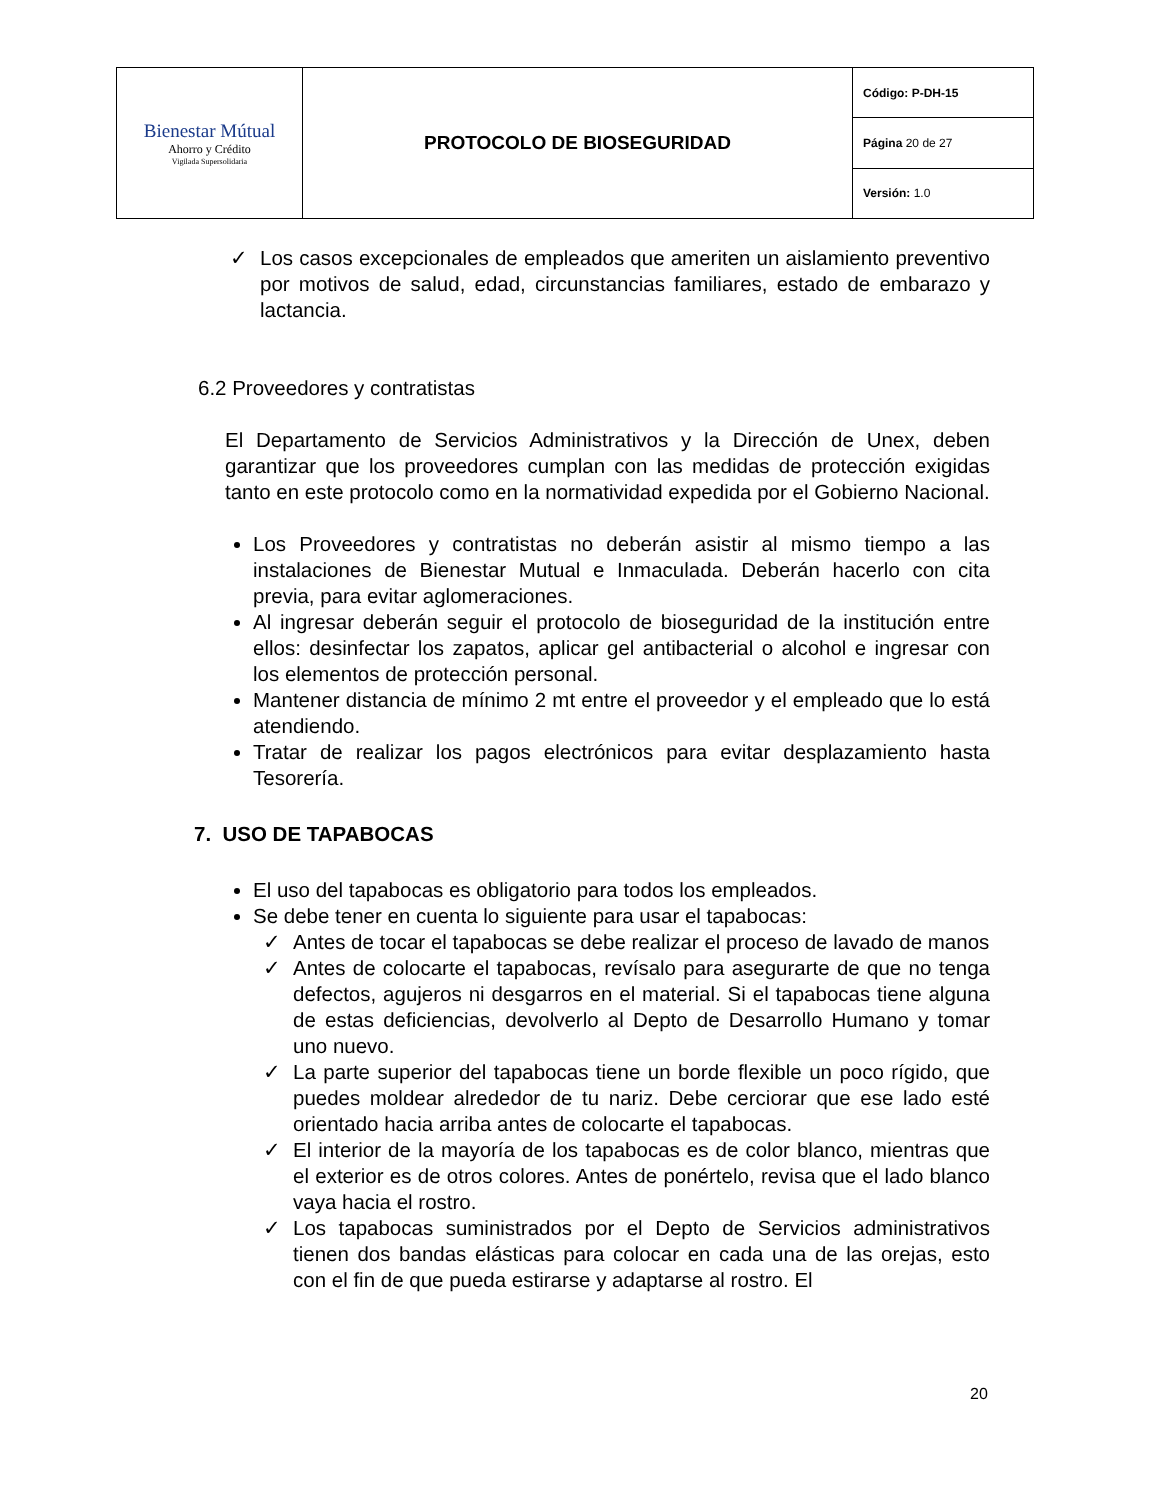| Bienestar Mútual Ahorro y Crédito Vigilada Supersolidaria | PROTOCOLO DE BIOSEGURIDAD | Código: P-DH-15 |
| | | Página 20 de 27 |
| | | Versión: 1.0 |
✓ Los casos excepcionales de empleados que ameriten un aislamiento preventivo por motivos de salud, edad, circunstancias familiares, estado de embarazo y lactancia.
6.2 Proveedores y contratistas
El Departamento de Servicios Administrativos y la Dirección de Unex, deben garantizar que los proveedores cumplan con las medidas de protección exigidas tanto en este protocolo como en la normatividad expedida por el Gobierno Nacional.
Los Proveedores y contratistas no deberán asistir al mismo tiempo a las instalaciones de Bienestar Mutual e Inmaculada. Deberán hacerlo con cita previa, para evitar aglomeraciones.
Al ingresar deberán seguir el protocolo de bioseguridad de la institución entre ellos: desinfectar los zapatos, aplicar gel antibacterial o alcohol e ingresar con los elementos de protección personal.
Mantener distancia de mínimo 2 mt entre el proveedor y el empleado que lo está atendiendo.
Tratar de realizar los pagos electrónicos para evitar desplazamiento hasta Tesorería.
7. USO DE TAPABOCAS
El uso del tapabocas es obligatorio para todos los empleados.
Se debe tener en cuenta lo siguiente para usar el tapabocas:
✓ Antes de tocar el tapabocas se debe realizar el proceso de lavado de manos
✓ Antes de colocarte el tapabocas, revísalo para asegurarte de que no tenga defectos, agujeros ni desgarros en el material. Si el tapabocas tiene alguna de estas deficiencias, devolverlo al Depto de Desarrollo Humano y tomar uno nuevo.
✓ La parte superior del tapabocas tiene un borde flexible un poco rígido, que puedes moldear alrededor de tu nariz. Debe cerciorar que ese lado esté orientado hacia arriba antes de colocarte el tapabocas.
✓ El interior de la mayoría de los tapabocas es de color blanco, mientras que el exterior es de otros colores. Antes de ponértelo, revisa que el lado blanco vaya hacia el rostro.
✓ Los tapabocas suministrados por el Depto de Servicios administrativos tienen dos bandas elásticas para colocar en cada una de las orejas, esto con el fin de que pueda estirarse y adaptarse al rostro. El
20